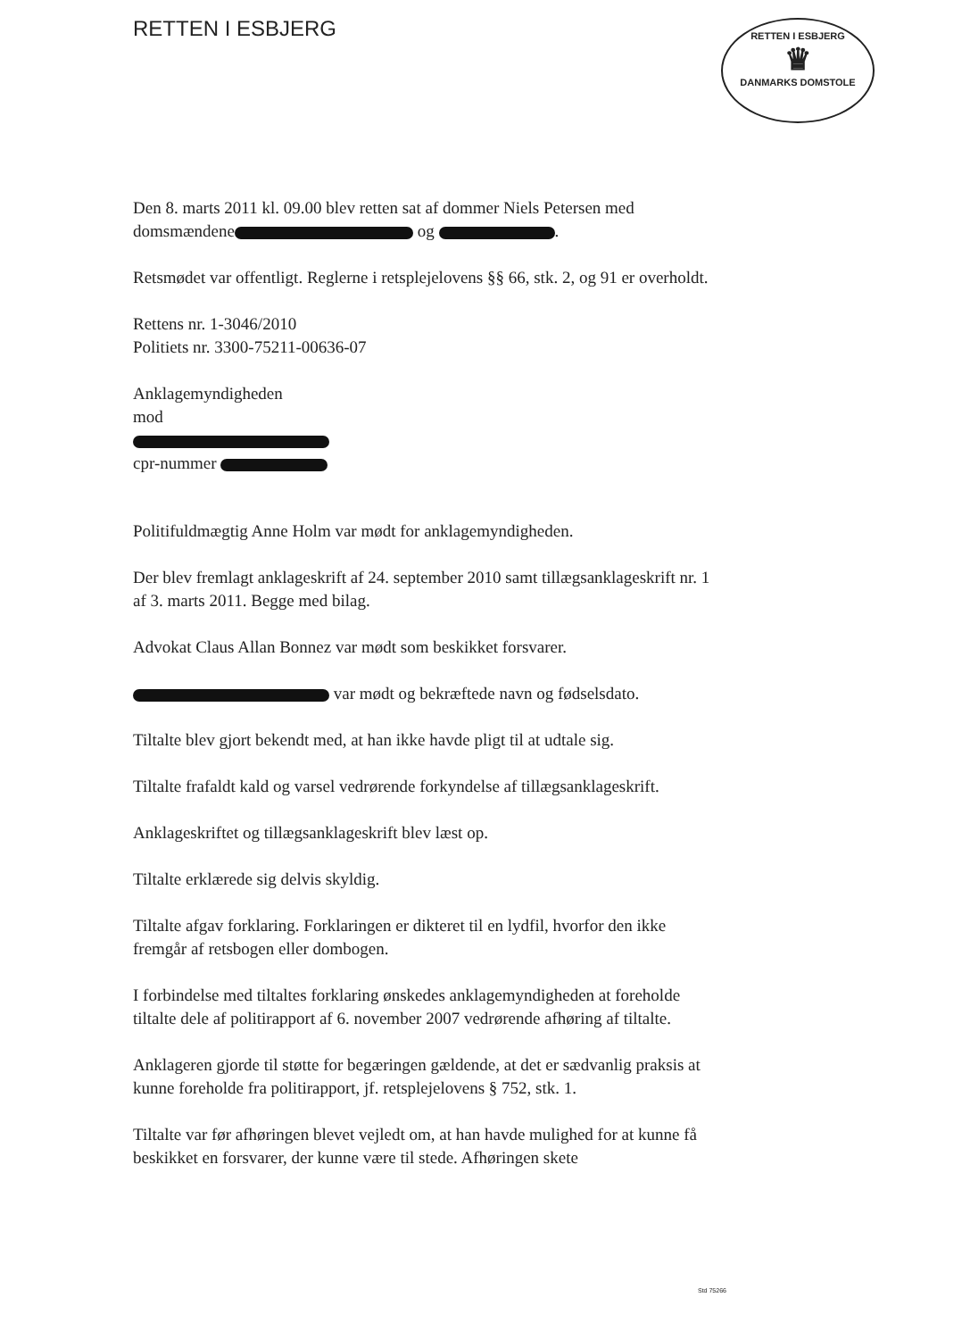RETTEN I ESBJERG
RETTEN I ESBJERG
♛
DANMARKS DOMSTOLE
Den 8. marts 2011 kl. 09.00 blev retten sat af dommer Niels Petersen med domsmændene og .
Retsmødet var offentligt. Reglerne i retsplejelovens §§ 66, stk. 2, og 91 er overholdt.
Rettens nr. 1-3046/2010
Politiets nr. 3300-75211-00636-07
Anklagemyndigheden
mod
cpr-nummer
Politifuldmægtig Anne Holm var mødt for anklagemyndigheden.
Der blev fremlagt anklageskrift af 24. september 2010 samt tillægsanklageskrift nr. 1 af 3. marts 2011. Begge med bilag.
Advokat Claus Allan Bonnez var mødt som beskikket forsvarer.
var mødt og bekræftede navn og fødselsdato.
Tiltalte blev gjort bekendt med, at han ikke havde pligt til at udtale sig.
Tiltalte frafaldt kald og varsel vedrørende forkyndelse af tillægsanklageskrift.
Anklageskriftet og tillægsanklageskrift blev læst op.
Tiltalte erklærede sig delvis skyldig.
Tiltalte afgav forklaring. Forklaringen er dikteret til en lydfil, hvorfor den ikke fremgår af retsbogen eller dombogen.
I forbindelse med tiltaltes forklaring ønskedes anklagemyndigheden at foreholde tiltalte dele af politirapport af 6. november 2007 vedrørende afhøring af tiltalte.
Anklageren gjorde til støtte for begæringen gældende, at det er sædvanlig praksis at kunne foreholde fra politirapport, jf. retsplejelovens § 752, stk. 1.
Tiltalte var før afhøringen blevet vejledt om, at han havde mulighed for at kunne få beskikket en forsvarer, der kunne være til stede. Afhøringen skete
Std 75266